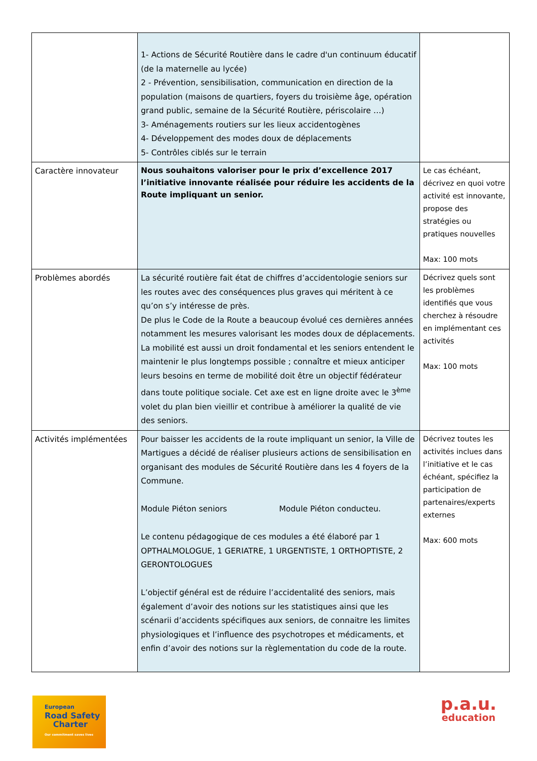| | 1- Actions de Sécurité Routière dans le cadre d'un continuum éducatif (de la maternelle au lycée) 2 - Prévention, sensibilisation, communication en direction de la population (maisons de quartiers, foyers du troisième âge, opération grand public, semaine de la Sécurité Routière, périscolaire …) 3- Aménagements routiers sur les lieux accidentogènes 4- Développement des modes doux de déplacements 5- Contrôles ciblés sur le terrain | |
| Caractère innovateur | Nous souhaitons valoriser pour le prix d’excellence 2017 l’initiative innovante réalisée pour réduire les accidents de la Route impliquant un senior. | Le cas échéant, décrivez en quoi votre activité est innovante, propose des stratégies ou pratiques nouvelles Max: 100 mots |
| Problèmes abordés | La sécurité routière fait état de chiffres d’accidentologie seniors sur les routes avec des conséquences plus graves qui méritent à ce qu’on s’y intéresse de près. De plus le Code de la Route a beaucoup évolué ces dernières années notamment les mesures valorisant les modes doux de déplacements. La mobilité est aussi un droit fondamental et les seniors entendent le maintenir le plus longtemps possible ; connaître et mieux anticiper leurs besoins en terme de mobilité doit être un objectif fédérateur dans toute politique sociale. Cet axe est en ligne droite avec le 3<sup>ème</sup> volet du plan bien vieillir et contribue à améliorer la qualité de vie des seniors. | Décrivez quels sont les problèmes identifiés que vous cherchez à résoudre en implémentant ces activités Max: 100 mots |
| Activités implémentées | Pour baisser les accidents de la route impliquant un senior, la Ville de Martigues a décidé de réaliser plusieurs actions de sensibilisation en organisant des modules de Sécurité Routière dans les 4 foyers de la Commune. Module Piéton seniors Module Piéton conducteu. Le contenu pédagogique de ces modules a été élaboré par 1 OPTHALMOLOGUE, 1 GERIATRE, 1 URGENTISTE, 1 ORTHOPTISTE, 2 GERONTOLOGUES L’objectif général est de réduire l’accidentalité des seniors, mais également d’avoir des notions sur les statistiques ainsi que les scénarii d’accidents spécifiques aux seniors, de connaitre les limites physiologiques et l’influence des psychotropes et médicaments, et enfin d’avoir des notions sur la règlementation du code de la route. | Décrivez toutes les activités inclues dans l’initiative et le cas échéant, spécifiez la participation de partenaires/experts externes Max: 600 mots |
European
Road Safety
Charter
Our commitment saves lives
p.a.u.
education